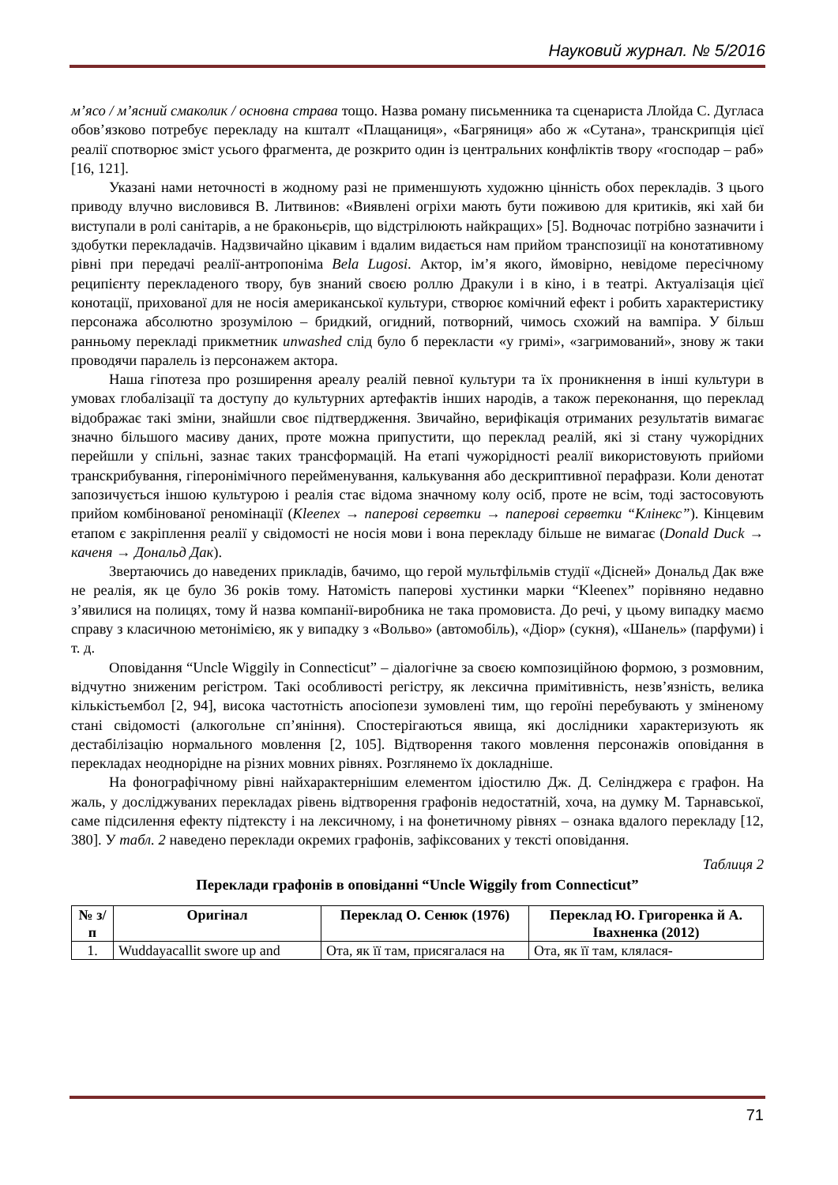Науковий журнал. № 5/2016
м’ясо / м’ясний смаколик / основна страва тощо. Назва роману письменника та сценариста Ллойда С. Дугласа обов’язково потребує перекладу на кшталт «Плащаниця», «Багряниця» або ж «Сутана», транскрипція цієї реалії спотворює зміст усього фрагмента, де розкрито один із центральних конфліктів твору «господар – раб» [16, 121].
Указані нами неточності в жодному разі не применшують художню цінність обох перекладів. З цього приводу влучно висловився В. Литвинов: «Виявлені огріхи мають бути поживою для критиків, які хай би виступали в ролі санітарів, а не браконьєрів, що відстрілюють найкращих» [5]. Водночас потрібно зазначити і здобутки перекладачів. Надзвичайно цікавим і вдалим видається нам прийом транспозиції на конотативному рівні при передачі реалії-антропоніма Bela Lugosi. Актор, ім’я якого, ймовірно, невідоме пересічному реципієнту перекладеного твору, був знаний своєю роллю Дракули і в кіно, і в театрі. Актуалізація цієї конотації, прихованої для не носія американської культури, створює комічний ефект і робить характеристику персонажа абсолютно зрозумілою – бридкий, огидний, потворний, чимось схожий на вампіра. У більш ранньому перекладі прикметник unwashed слід було б перекласти «у гримі», «загримований», знову ж таки проводячи паралель із персонажем актора.
Наша гіпотеза про розширення ареалу реалій певної культури та їх проникнення в інші культури в умовах глобалізації та доступу до культурних артефактів інших народів, а також переконання, що переклад відображає такі зміни, знайшли своє підтвердження. Звичайно, верифікація отриманих результатів вимагає значно більшого масиву даних, проте можна припустити, що переклад реалій, які зі стану чужорідних перейшли у спільні, зазнає таких трансформацій. На етапі чужорідності реалії використовують прийоми транскрибування, гіперонімічного перейменування, калькування або дескриптивної перафрази. Коли денотат запозичується іншою культурою і реалія стає відома значному колу осіб, проте не всім, тоді застосовують прийом комбінованої реномінації (Kleenex → паперові серветки → паперові серветки “Клінекс”). Кінцевим етапом є закріплення реалії у свідомості не носія мови і вона перекладу більше не вимагає (Donald Duck → каченя → Дональд Дак).
Звертаючись до наведених прикладів, бачимо, що герой мультфільмів студії «Дісней» Дональд Дак вже не реалія, як це було 36 років тому. Натомість паперові хустинки марки “Kleenex” порівняно недавно з’явилися на полицях, тому й назва компанії-виробника не така промовиста. До речі, у цьому випадку маємо справу з класичною метонімією, як у випадку з «Вольво» (автомобіль), «Діор» (сукня), «Шанель» (парфуми) і т. д.
Оповідання “Uncle Wiggily in Connecticut” – діалогічне за своєю композиційною формою, з розмовним, відчутно зниженим регістром. Такі особливості регістру, як лексична примітивність, незв’язність, велика кількістьембол [2, 94], висока частотність апосіопези зумовлені тим, що героїні перебувають у зміненому стані свідомості (алкогольне сп’яніння). Спостерігаються явища, які дослідники характеризують як дестабілізацію нормального мовлення [2, 105]. Відтворення такого мовлення персонажів оповідання в перекладах неоднорідне на різних мовних рівнях. Розглянемо їх докладніше.
На фонографічному рівні найхарактернішим елементом ідіостилю Дж. Д. Селінджера є графон. На жаль, у досліджуваних перекладах рівень відтворення графонів недостатній, хоча, на думку М. Тарнавської, саме підсилення ефекту підтексту і на лексичному, і на фонетичному рівнях – ознака вдалого перекладу [12, 380]. У табл. 2 наведено переклади окремих графонів, зафіксованих у тексті оповідання.
Таблиця 2
Переклади графонів в оповіданні “Uncle Wiggily from Connecticut”
| № з/п | Оригінал | Переклад О. Сенюк (1976) | Переклад Ю. Григоренка й А. Івахненка (2012) |
| --- | --- | --- | --- |
| 1. | Wuddayacallit swore up and | Ота, як її там, присягалася на | Ота, як її там, клялася- |
71